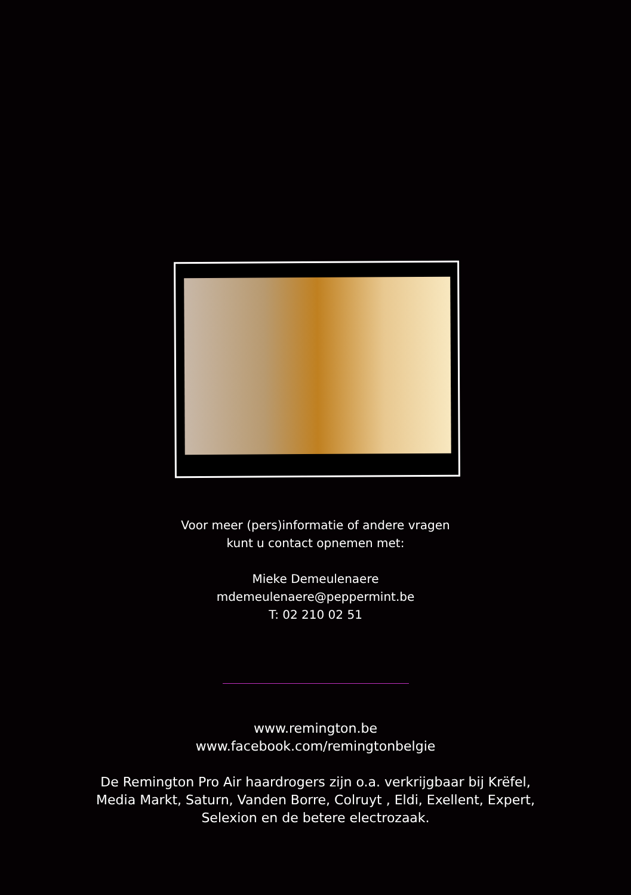Voor meer (pers)informatie of andere vragen
kunt u contact opnemen met:
Mieke Demeulenaere
mdemeulenaere@peppermint.be
T: 02 210 02 51
www.remington.be
www.facebook.com/remingtonbelgie
De Remington Pro Air haardrogers zijn o.a. verkrijgbaar bij Krëfel,
Media Markt, Saturn, Vanden Borre, Colruyt , Eldi, Exellent, Expert,
Selexion en de betere electrozaak.